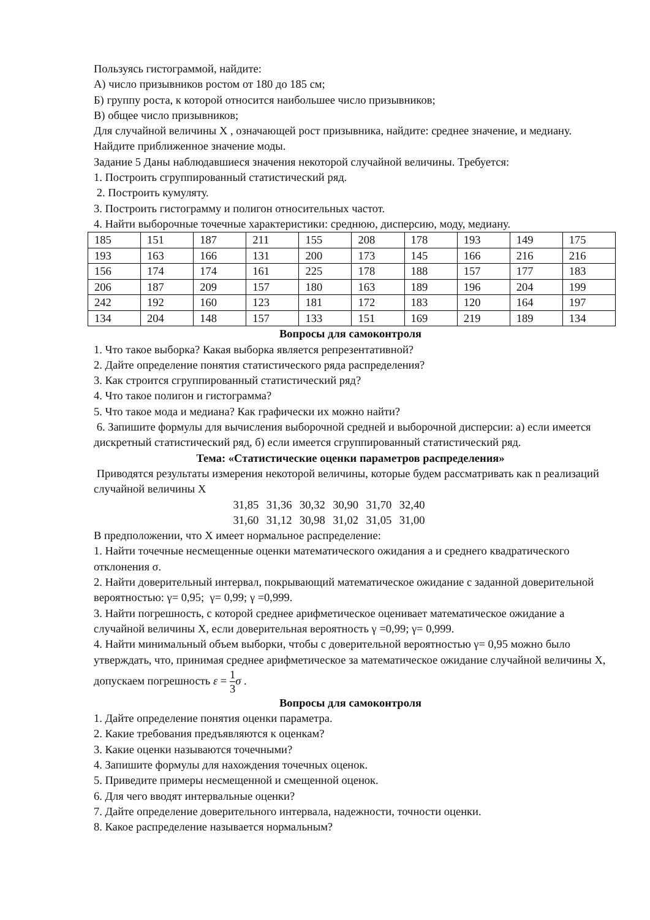Пользуясь гистограммой, найдите:
А) число призывников ростом от 180 до 185 см;
Б) группу роста, к которой относится наибольшее число призывников;
В) общее число призывников;
Для случайной величины X , означающей рост призывника, найдите: среднее значение, и медиану. Найдите приближенное значение моды.
Задание 5 Даны наблюдавшиеся значения некоторой случайной величины. Требуется:
1. Построить сгруппированный статистический ряд.
2. Построить кумуляту.
3. Построить гистограмму и полигон относительных частот.
4. Найти выборочные точечные характеристики: среднюю, дисперсию, моду, медиану.
| 185 | 151 | 187 | 211 | 155 | 208 | 178 | 193 | 149 | 175 |
| 193 | 163 | 166 | 131 | 200 | 173 | 145 | 166 | 216 | 216 |
| 156 | 174 | 174 | 161 | 225 | 178 | 188 | 157 | 177 | 183 |
| 206 | 187 | 209 | 157 | 180 | 163 | 189 | 196 | 204 | 199 |
| 242 | 192 | 160 | 123 | 181 | 172 | 183 | 120 | 164 | 197 |
| 134 | 204 | 148 | 157 | 133 | 151 | 169 | 219 | 189 | 134 |
Вопросы для самоконтроля
1. Что такое выборка? Какая выборка является репрезентативной?
2. Дайте определение понятия статистического ряда распределения?
3. Как строится сгруппированный статистический ряд?
4. Что такое полигон и гистограмма?
5. Что такое мода и медиана? Как графически их можно найти?
6. Запишите формулы для вычисления выборочной средней и выборочной дисперсии: а) если имеется дискретный статистический ряд, б) если имеется сгруппированный статистический ряд.
Тема: «Статистические оценки параметров распределения»
Приводятся результаты измерения некоторой величины, которые будем рассматривать как n реализаций случайной величины X
31,85 31,36 30,32 30,90 31,70 32,40
31,60 31,12 30,98 31,02 31,05 31,00
В предположении, что X имеет нормальное распределение:
1. Найти точечные несмещенные оценки математического ожидания a и среднего квадратического отклонения σ.
2. Найти доверительный интервал, покрывающий математическое ожидание с заданной доверительной вероятностью: γ= 0,95; γ= 0,99; γ =0,999.
3. Найти погрешность, с которой среднее арифметическое оценивает математическое ожидание a случайной величины X, если доверительная вероятность γ =0,99; γ= 0,999.
4. Найти минимальный объем выборки, чтобы с доверительной вероятностью γ= 0,95 можно было утверждать, что, принимая среднее арифметическое за математическое ожидание случайной величины X, допускаем погрешность ε = 1 3 σ .
Вопросы для самоконтроля
1. Дайте определение понятия оценки параметра.
2. Какие требования предъявляются к оценкам?
3. Какие оценки называются точечными?
4. Запишите формулы для нахождения точечных оценок.
5. Приведите примеры несмещенной и смещенной оценок.
6. Для чего вводят интервальные оценки?
7. Дайте определение доверительного интервала, надежности, точности оценки.
8. Какое распределение называется нормальным?